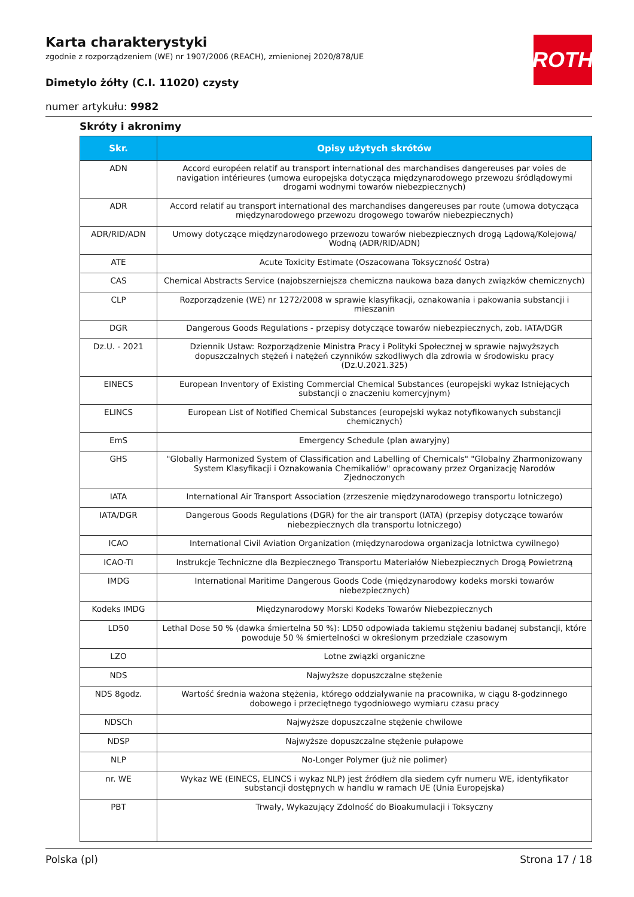ROTH
Karta charakterystyki
zgodnie z rozporządzeniem (WE) nr 1907/2006 (REACH), zmienionej 2020/878/UE
Dimetylo żółty (C.I. 11020) czysty
numer artykułu: 9982
Skróty i akronimy
| Skr. | Opisy użytych skrótów |
| --- | --- |
| ADN | Accord européen relatif au transport international des marchandises dangereuses par voies de navigation intérieures (umowa europejska dotycząca międzynarodowego przewozu śródlądowymi drogami wodnymi towarów niebezpiecznych) |
| ADR | Accord relatif au transport international des marchandises dangereuses par route (umowa dotycząca międzynarodowego przewozu drogowego towarów niebezpiecznych) |
| ADR/RID/ADN | Umowy dotyczące międzynarodowego przewozu towarów niebezpiecznych drogą Lądową/Kolejową/ Wodną (ADR/RID/ADN) |
| ATE | Acute Toxicity Estimate (Oszacowana Toksyczność Ostra) |
| CAS | Chemical Abstracts Service (najobszerniejsza chemiczna naukowa baza danych związków chemicznych) |
| CLP | Rozporządzenie (WE) nr 1272/2008 w sprawie klasyfikacji, oznakowania i pakowania substancji i mieszanin |
| DGR | Dangerous Goods Regulations - przepisy dotyczące towarów niebezpiecznych, zob. IATA/DGR |
| Dz.U. - 2021 | Dziennik Ustaw: Rozporządzenie Ministra Pracy i Polityki Społecznej w sprawie najwyższych dopuszczalnych stężeń i natężeń czynników szkodliwych dla zdrowia w środowisku pracy (Dz.U.2021.325) |
| EINECS | European Inventory of Existing Commercial Chemical Substances (europejski wykaz Istniejących substancji o znaczeniu komercyjnym) |
| ELINCS | European List of Notified Chemical Substances (europejski wykaz notyfikowanych substancji chemicznych) |
| EmS | Emergency Schedule (plan awaryjny) |
| GHS | "Globally Harmonized System of Classification and Labelling of Chemicals" "Globalny Zharmonizowany System Klasyfikacji i Oznakowania Chemikaliów" opracowany przez Organizację Narodów Zjednoczonych |
| IATA | International Air Transport Association (zrzeszenie międzynarodowego transportu lotniczego) |
| IATA/DGR | Dangerous Goods Regulations (DGR) for the air transport (IATA) (przepisy dotyczące towarów niebezpiecznych dla transportu lotniczego) |
| ICAO | International Civil Aviation Organization (międzynarodowa organizacja lotnictwa cywilnego) |
| ICAO-TI | Instrukcje Techniczne dla Bezpiecznego Transportu Materiałów Niebezpiecznych Drogą Powietrzną |
| IMDG | International Maritime Dangerous Goods Code (międzynarodowy kodeks morski towarów niebezpiecznych) |
| Kodeks IMDG | Międzynarodowy Morski Kodeks Towarów Niebezpiecznych |
| LD50 | Lethal Dose 50 % (dawka śmiertelna 50 %): LD50 odpowiada takiemu stężeniu badanej substancji, które powoduje 50 % śmiertelności w określonym przedziale czasowym |
| LZO | Lotne związki organiczne |
| NDS | Najwyższe dopuszczalne stężenie |
| NDS 8godz. | Wartość średnia ważona stężenia, którego oddziaływanie na pracownika, w ciągu 8-godzinnego dobowego i przeciętnego tygodniowego wymiaru czasu pracy |
| NDSCh | Najwyższe dopuszczalne stężenie chwilowe |
| NDSP | Najwyższe dopuszczalne stężenie pułapowe |
| NLP | No-Longer Polymer (już nie polimer) |
| nr. WE | Wykaz WE (EINECS, ELINCS i wykaz NLP) jest źródłem dla siedem cyfr numeru WE, identyfikator substancji dostępnych w handlu w ramach UE (Unia Europejska) |
| PBT | Trwały, Wykazujący Zdolność do Bioakumulacji i Toksyczny |
Polska (pl) Strona 17 / 18